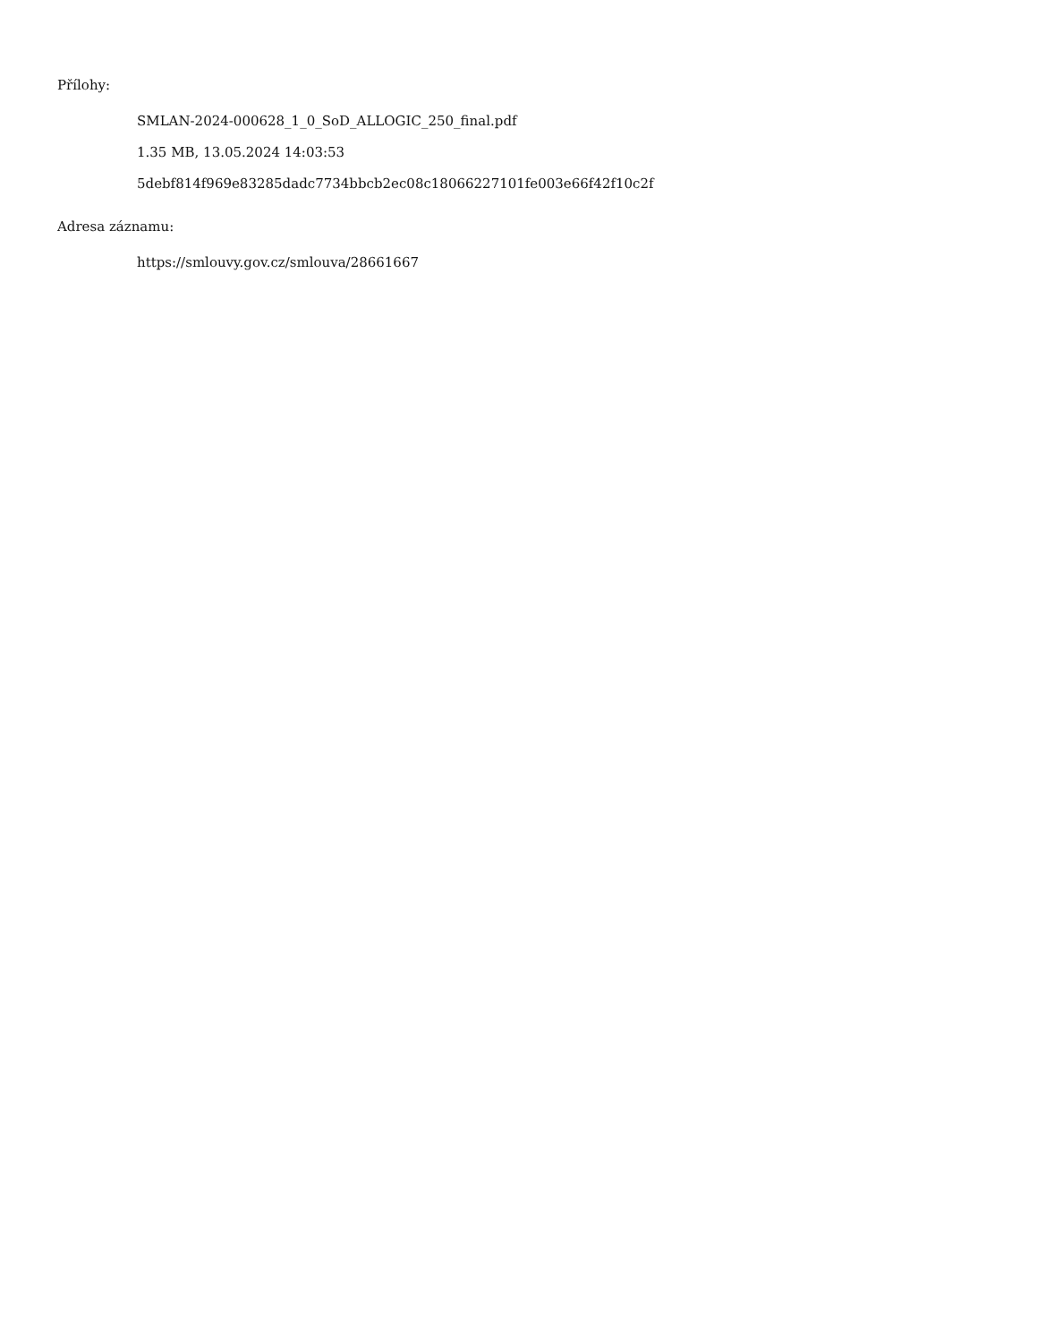Přílohy:
SMLAN-2024-000628_1_0_SoD_ALLOGIC_250_final.pdf
1.35 MB, 13.05.2024 14:03:53
5debf814f969e83285dadc7734bbcb2ec08c18066227101fe003e66f42f10c2f
Adresa záznamu:
https://smlouvy.gov.cz/smlouva/28661667